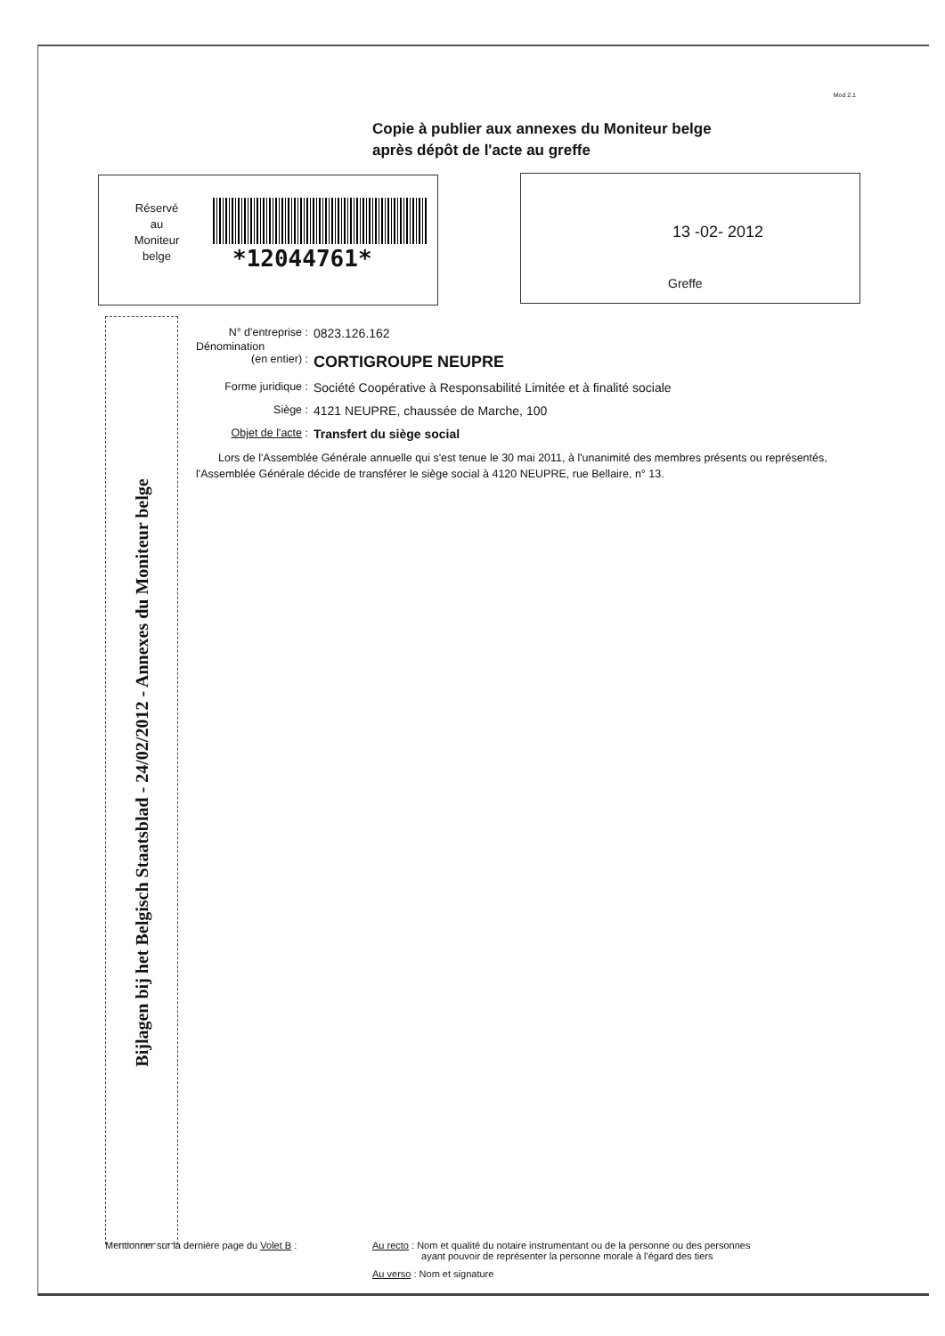Mod 2.1
Copie à publier aux annexes du Moniteur belge
après dépôt de l'acte au greffe
Réservé
au
Moniteur
belge
*12044761*
13 -02- 2012
Greffe
Bijlagen bij het Belgisch Staatsblad - 24/02/2012 - Annexes du Moniteur belge
N° d'entreprise :
0823.126.162
Dénomination
(en entier) :
CORTIGROUPE NEUPRE
Forme juridique :
Société Coopérative à Responsabilité Limitée et à finalité sociale
Siège : 4121 NEUPRE, chaussée de Marche, 100
Objet de l'acte :
Transfert du siège social
Lors de l'Assemblée Générale annuelle qui s'est tenue le 30 mai 2011, à l'unanimité des membres présents ou représentés, l'Assemblée Générale décide de transférer le siège social à 4120 NEUPRE, rue Bellaire, n° 13.
Mentionner sur la dernière page du Volet B : Au recto : Nom et qualité du notaire instrumentant ou de la personne ou des personnes
ayant pouvoir de représenter la personne morale à l'égard des tiers
Au verso : Nom et signature